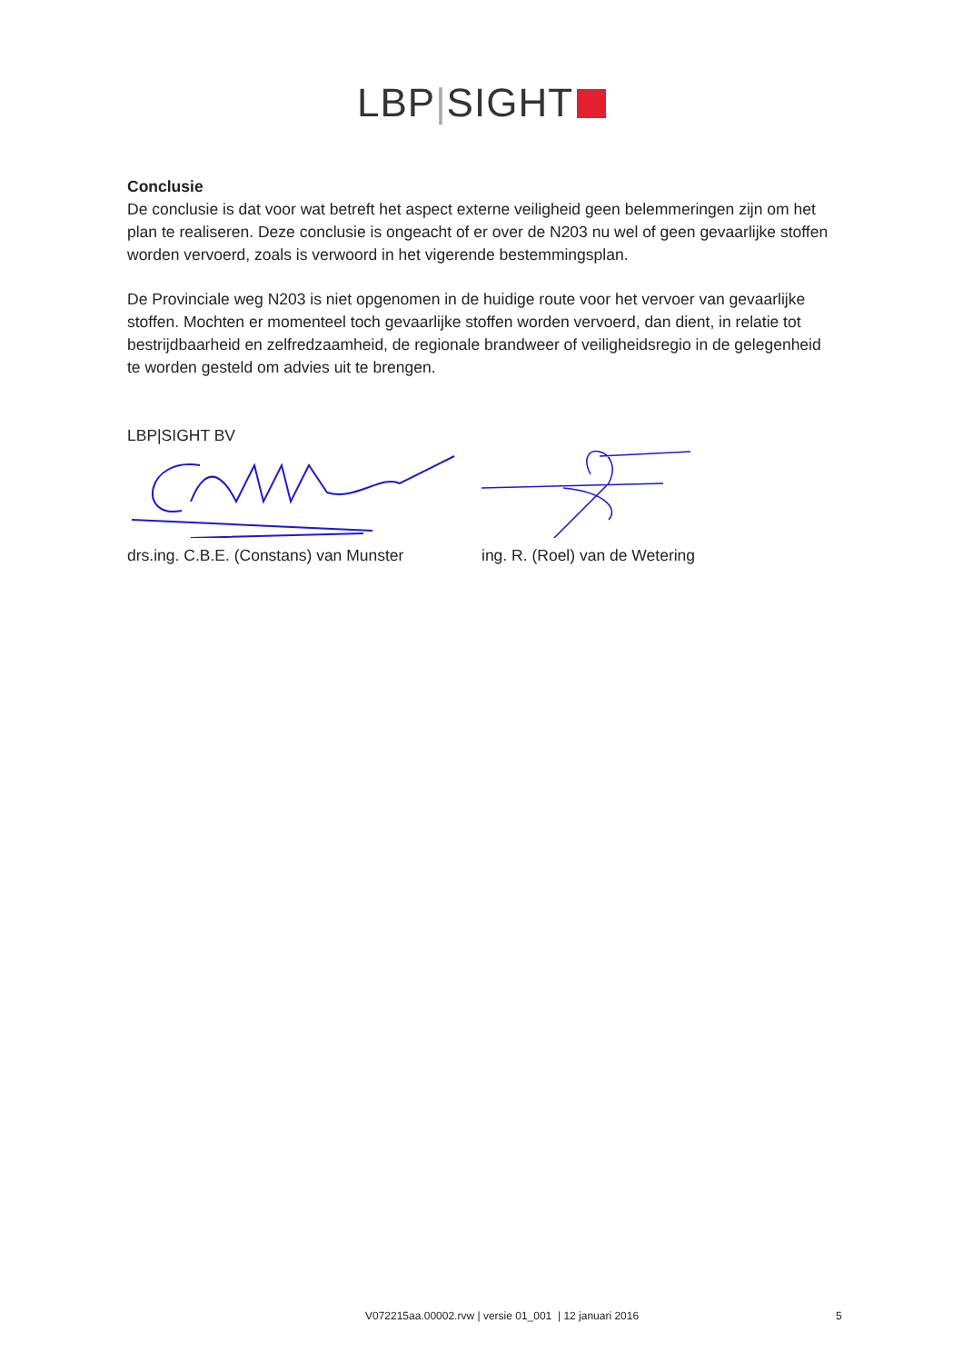LBP|SIGHT
Conclusie
De conclusie is dat voor wat betreft het aspect externe veiligheid geen belemmeringen zijn om het plan te realiseren. Deze conclusie is ongeacht of er over de N203 nu wel of geen gevaarlijke stoffen worden vervoerd, zoals is verwoord in het vigerende bestemmingsplan.
De Provinciale weg N203 is niet opgenomen in de huidige route voor het vervoer van gevaarlijke stoffen. Mochten er momenteel toch gevaarlijke stoffen worden vervoerd, dan dient, in relatie tot bestrijdbaarheid en zelfredzaamheid, de regionale brandweer of veiligheidsregio in de gelegenheid te worden gesteld om advies uit te brengen.
LBP|SIGHT BV
drs.ing. C.B.E. (Constans) van Munster
ing. R. (Roel) van de Wetering
V072215aa.00002.rvw | versie 01_001 | 12 januari 2016 5